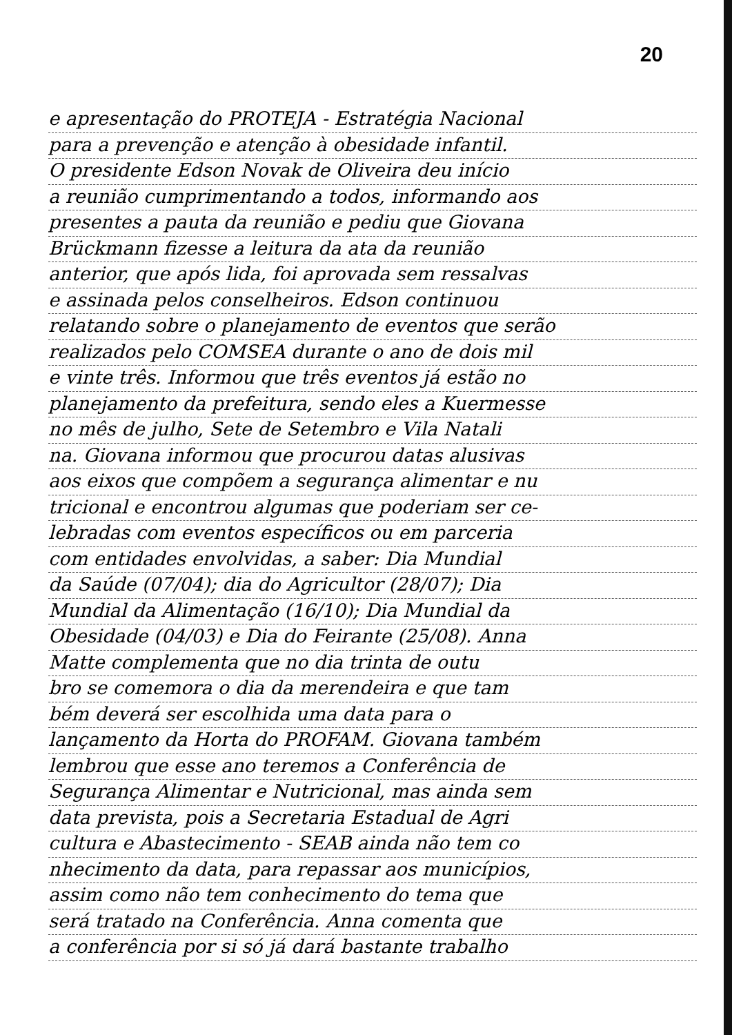20
e apresentação do PROTEJA - Estratégia Nacional
para a prevenção e atenção à obesidade infantil.
O presidente Edson Novak de Oliveira deu início
a reunião cumprimentando a todos, informando aos
presentes a pauta da reunião e pediu que Giovana
Brückmann fizesse a leitura da ata da reunião
anterior, que após lida, foi aprovada sem ressalvas
e assinada pelos conselheiros. Edson continuou
relatando sobre o planejamento de eventos que serão
realizados pelo COMSEA durante o ano de dois mil
e vinte três. Informou que três eventos já estão no
planejamento da prefeitura, sendo eles a Kuermesse
no mês de julho, Sete de Setembro e Vila Natali
na. Giovana informou que procurou datas alusivas
aos eixos que compõem a segurança alimentar e nu
tricional e encontrou algumas que poderiam ser ce-
lebradas com eventos específicos ou em parceria
com entidades envolvidas, a saber: Dia Mundial
da Saúde (07/04); dia do Agricultor (28/07); Dia
Mundial da Alimentação (16/10); Dia Mundial da
Obesidade (04/03) e Dia do Feirante (25/08). Anna
Matte complementa que no dia trinta de outu
bro se comemora o dia da merendeira e que tam
bém deverá ser escolhida uma data para o
lançamento da Horta do PROFAM. Giovana também
lembrou que esse ano teremos a Conferência de
Segurança Alimentar e Nutricional, mas ainda sem
data prevista, pois a Secretaria Estadual de Agri
cultura e Abastecimento - SEAB ainda não tem co
nhecimento da data, para repassar aos municípios,
assim como não tem conhecimento do tema que
será tratado na Conferência. Anna comenta que
a conferência por si só já dará bastante trabalho